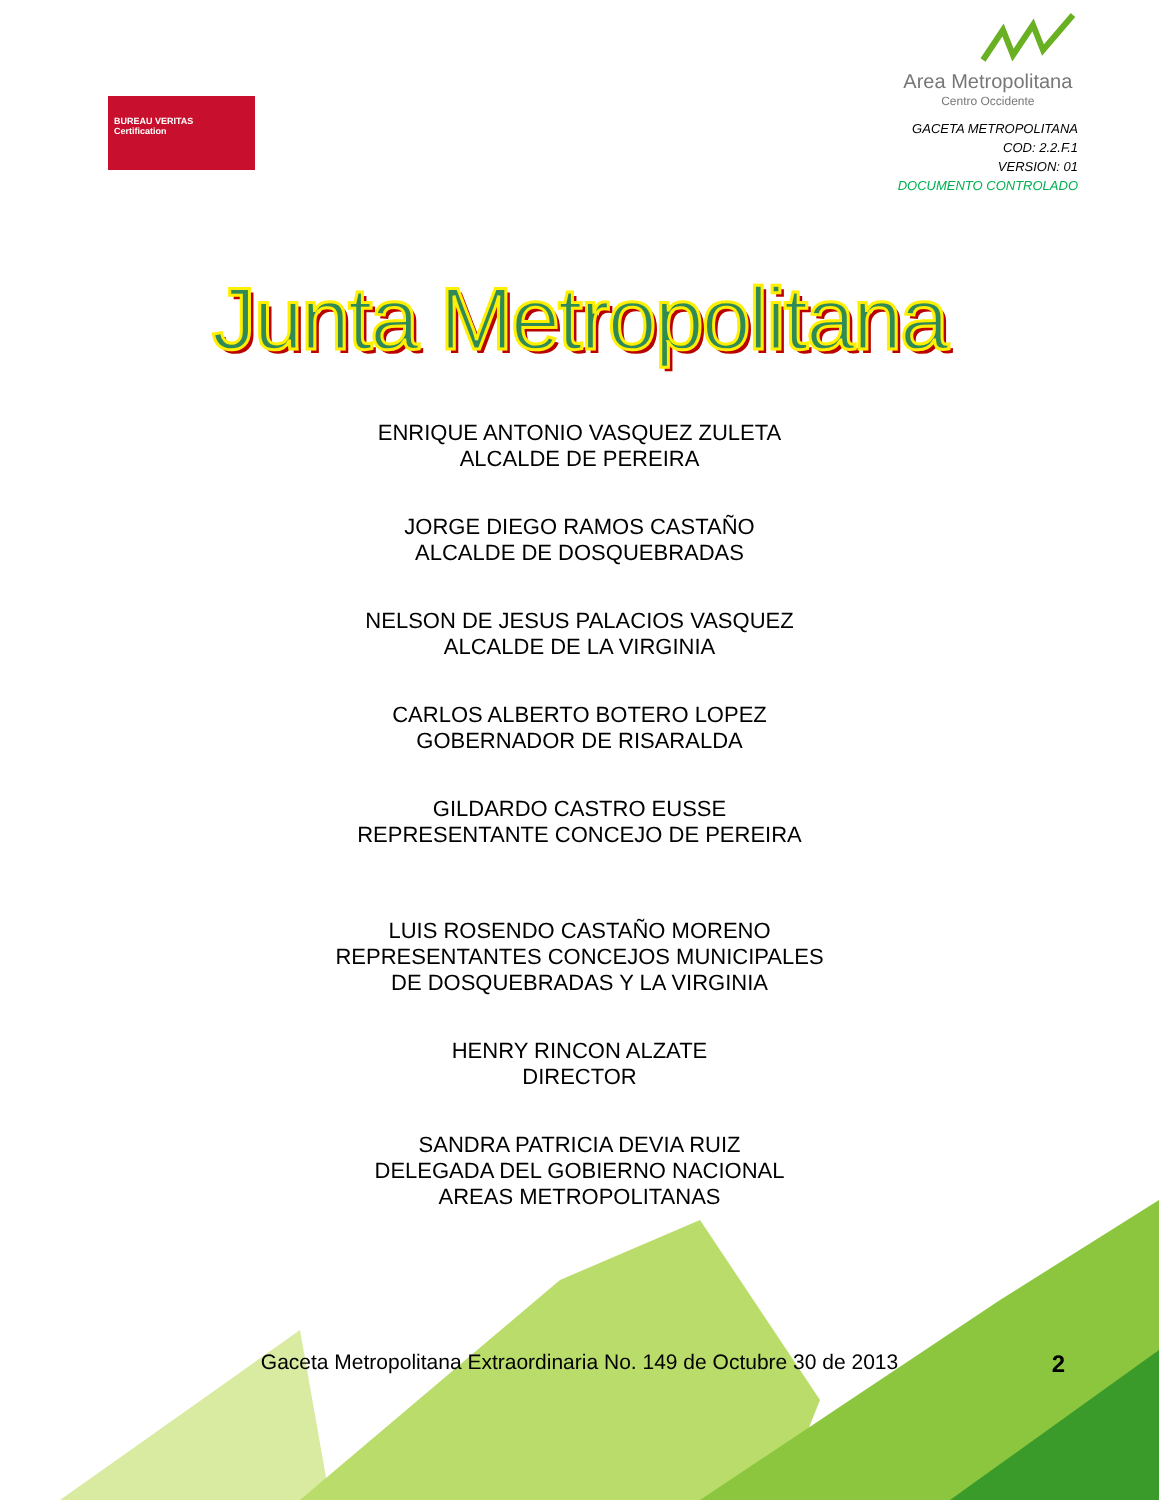BUREAU VERITAS
Certification
Area Metropolitana
Centro Occidente
GACETA METROPOLITANA
COD: 2.2.F.1
VERSION: 01
DOCUMENTO CONTROLADO
Junta Metropolitana
ENRIQUE ANTONIO VASQUEZ ZULETA
ALCALDE DE PEREIRA
JORGE DIEGO RAMOS CASTAÑO
ALCALDE DE DOSQUEBRADAS
NELSON DE JESUS PALACIOS VASQUEZ
ALCALDE DE LA VIRGINIA
CARLOS ALBERTO BOTERO LOPEZ
GOBERNADOR DE RISARALDA
GILDARDO CASTRO EUSSE
REPRESENTANTE CONCEJO DE PEREIRA
LUIS ROSENDO CASTAÑO MORENO
REPRESENTANTES CONCEJOS MUNICIPALES
DE DOSQUEBRADAS Y LA VIRGINIA
HENRY RINCON ALZATE
DIRECTOR
SANDRA PATRICIA DEVIA RUIZ
DELEGADA DEL GOBIERNO NACIONAL
AREAS METROPOLITANAS
2
Gaceta Metropolitana Extraordinaria No. 149 de Octubre 30 de 2013